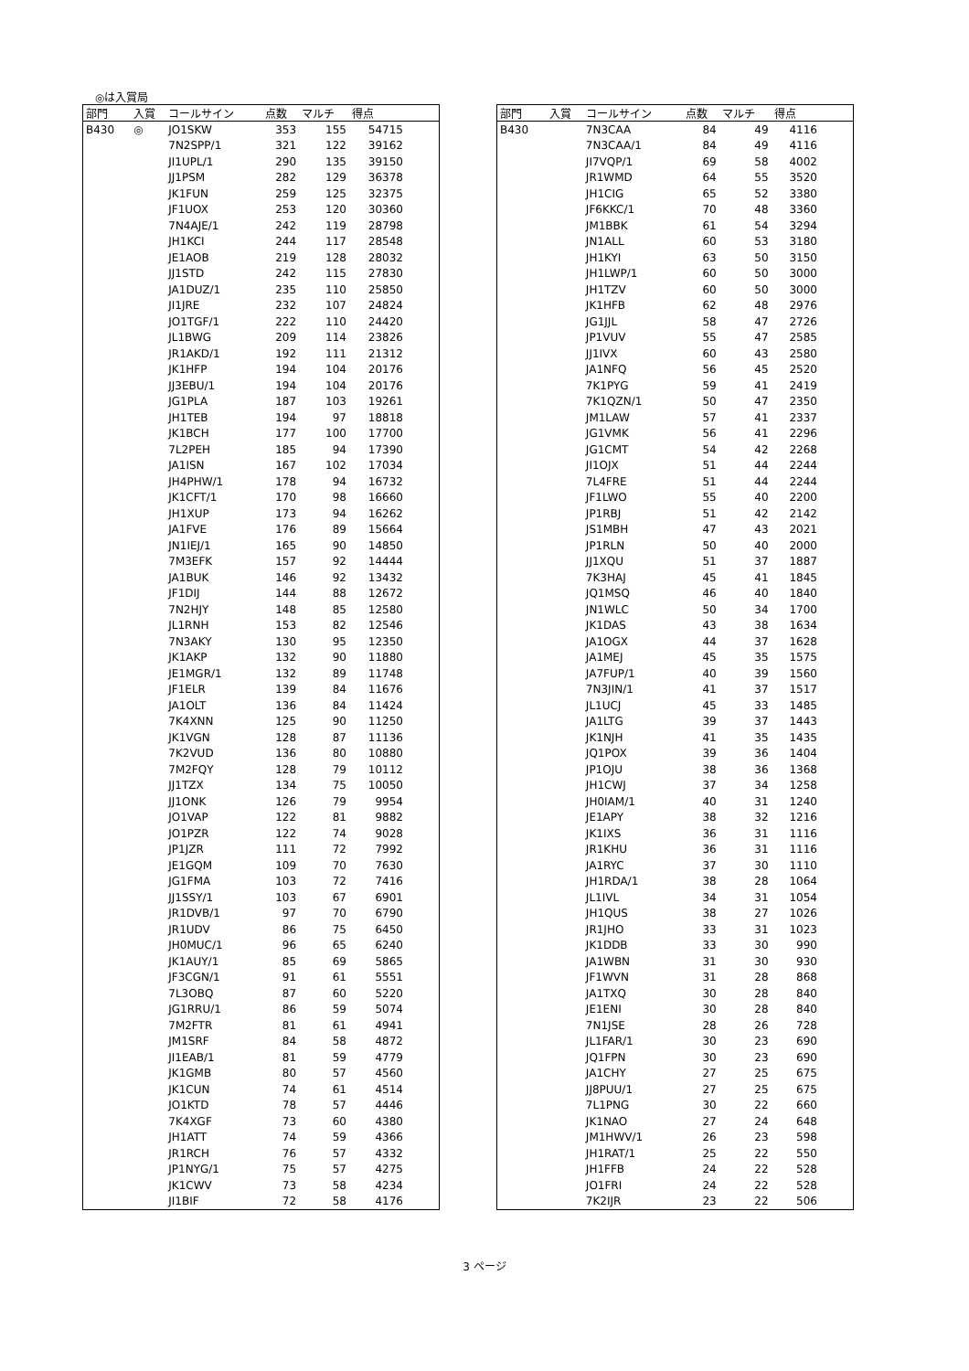◎は入賞局
| 部門 | 入賞 | コールサイン | 点数 | マルチ | 得点 | |
| --- | --- | --- | --- | --- | --- | --- |
| B430 | ◎ | JO1SKW | 353 | 155 | 54715 | |
| | | 7N2SPP/1 | 321 | 122 | 39162 | |
| | | JI1UPL/1 | 290 | 135 | 39150 | |
| | | JJ1PSM | 282 | 129 | 36378 | |
| | | JK1FUN | 259 | 125 | 32375 | |
| | | JF1UOX | 253 | 120 | 30360 | |
| | | 7N4AJE/1 | 242 | 119 | 28798 | |
| | | JH1KCI | 244 | 117 | 28548 | |
| | | JE1AOB | 219 | 128 | 28032 | |
| | | JJ1STD | 242 | 115 | 27830 | |
| | | JA1DUZ/1 | 235 | 110 | 25850 | |
| | | JI1JRE | 232 | 107 | 24824 | |
| | | JO1TGF/1 | 222 | 110 | 24420 | |
| | | JL1BWG | 209 | 114 | 23826 | |
| | | JR1AKD/1 | 192 | 111 | 21312 | |
| | | JK1HFP | 194 | 104 | 20176 | |
| | | JJ3EBU/1 | 194 | 104 | 20176 | |
| | | JG1PLA | 187 | 103 | 19261 | |
| | | JH1TEB | 194 | 97 | 18818 | |
| | | JK1BCH | 177 | 100 | 17700 | |
| | | 7L2PEH | 185 | 94 | 17390 | |
| | | JA1ISN | 167 | 102 | 17034 | |
| | | JH4PHW/1 | 178 | 94 | 16732 | |
| | | JK1CFT/1 | 170 | 98 | 16660 | |
| | | JH1XUP | 173 | 94 | 16262 | |
| | | JA1FVE | 176 | 89 | 15664 | |
| | | JN1IEJ/1 | 165 | 90 | 14850 | |
| | | 7M3EFK | 157 | 92 | 14444 | |
| | | JA1BUK | 146 | 92 | 13432 | |
| | | JF1DIJ | 144 | 88 | 12672 | |
| | | 7N2HJY | 148 | 85 | 12580 | |
| | | JL1RNH | 153 | 82 | 12546 | |
| | | 7N3AKY | 130 | 95 | 12350 | |
| | | JK1AKP | 132 | 90 | 11880 | |
| | | JE1MGR/1 | 132 | 89 | 11748 | |
| | | JF1ELR | 139 | 84 | 11676 | |
| | | JA1OLT | 136 | 84 | 11424 | |
| | | 7K4XNN | 125 | 90 | 11250 | |
| | | JK1VGN | 128 | 87 | 11136 | |
| | | 7K2VUD | 136 | 80 | 10880 | |
| | | 7M2FQY | 128 | 79 | 10112 | |
| | | JJ1TZX | 134 | 75 | 10050 | |
| | | JJ1ONK | 126 | 79 | 9954 | |
| | | JO1VAP | 122 | 81 | 9882 | |
| | | JO1PZR | 122 | 74 | 9028 | |
| | | JP1JZR | 111 | 72 | 7992 | |
| | | JE1GQM | 109 | 70 | 7630 | |
| | | JG1FMA | 103 | 72 | 7416 | |
| | | JJ1SSY/1 | 103 | 67 | 6901 | |
| | | JR1DVB/1 | 97 | 70 | 6790 | |
| | | JR1UDV | 86 | 75 | 6450 | |
| | | JH0MUC/1 | 96 | 65 | 6240 | |
| | | JK1AUY/1 | 85 | 69 | 5865 | |
| | | JF3CGN/1 | 91 | 61 | 5551 | |
| | | 7L3OBQ | 87 | 60 | 5220 | |
| | | JG1RRU/1 | 86 | 59 | 5074 | |
| | | 7M2FTR | 81 | 61 | 4941 | |
| | | JM1SRF | 84 | 58 | 4872 | |
| | | JI1EAB/1 | 81 | 59 | 4779 | |
| | | JK1GMB | 80 | 57 | 4560 | |
| | | JK1CUN | 74 | 61 | 4514 | |
| | | JO1KTD | 78 | 57 | 4446 | |
| | | 7K4XGF | 73 | 60 | 4380 | |
| | | JH1ATT | 74 | 59 | 4366 | |
| | | JR1RCH | 76 | 57 | 4332 | |
| | | JP1NYG/1 | 75 | 57 | 4275 | |
| | | JK1CWV | 73 | 58 | 4234 | |
| | | JI1BIF | 72 | 58 | 4176 | |
| 部門 | 入賞 | コールサイン | 点数 | マルチ | 得点 | |
| --- | --- | --- | --- | --- | --- | --- |
| B430 | | 7N3CAA | 84 | 49 | 4116 | |
| | | 7N3CAA/1 | 84 | 49 | 4116 | |
| | | JI7VQP/1 | 69 | 58 | 4002 | |
| | | JR1WMD | 64 | 55 | 3520 | |
| | | JH1CIG | 65 | 52 | 3380 | |
| | | JF6KKC/1 | 70 | 48 | 3360 | |
| | | JM1BBK | 61 | 54 | 3294 | |
| | | JN1ALL | 60 | 53 | 3180 | |
| | | JH1KYI | 63 | 50 | 3150 | |
| | | JH1LWP/1 | 60 | 50 | 3000 | |
| | | JH1TZV | 60 | 50 | 3000 | |
| | | JK1HFB | 62 | 48 | 2976 | |
| | | JG1JJL | 58 | 47 | 2726 | |
| | | JP1VUV | 55 | 47 | 2585 | |
| | | JJ1IVX | 60 | 43 | 2580 | |
| | | JA1NFQ | 56 | 45 | 2520 | |
| | | 7K1PYG | 59 | 41 | 2419 | |
| | | 7K1QZN/1 | 50 | 47 | 2350 | |
| | | JM1LAW | 57 | 41 | 2337 | |
| | | JG1VMK | 56 | 41 | 2296 | |
| | | JG1CMT | 54 | 42 | 2268 | |
| | | JI1OJX | 51 | 44 | 2244 | |
| | | 7L4FRE | 51 | 44 | 2244 | |
| | | JF1LWO | 55 | 40 | 2200 | |
| | | JP1RBJ | 51 | 42 | 2142 | |
| | | JS1MBH | 47 | 43 | 2021 | |
| | | JP1RLN | 50 | 40 | 2000 | |
| | | JJ1XQU | 51 | 37 | 1887 | |
| | | 7K3HAJ | 45 | 41 | 1845 | |
| | | JQ1MSQ | 46 | 40 | 1840 | |
| | | JN1WLC | 50 | 34 | 1700 | |
| | | JK1DAS | 43 | 38 | 1634 | |
| | | JA1OGX | 44 | 37 | 1628 | |
| | | JA1MEJ | 45 | 35 | 1575 | |
| | | JA7FUP/1 | 40 | 39 | 1560 | |
| | | 7N3JIN/1 | 41 | 37 | 1517 | |
| | | JL1UCJ | 45 | 33 | 1485 | |
| | | JA1LTG | 39 | 37 | 1443 | |
| | | JK1NJH | 41 | 35 | 1435 | |
| | | JQ1POX | 39 | 36 | 1404 | |
| | | JP1OJU | 38 | 36 | 1368 | |
| | | JH1CWJ | 37 | 34 | 1258 | |
| | | JH0IAM/1 | 40 | 31 | 1240 | |
| | | JE1APY | 38 | 32 | 1216 | |
| | | JK1IXS | 36 | 31 | 1116 | |
| | | JR1KHU | 36 | 31 | 1116 | |
| | | JA1RYC | 37 | 30 | 1110 | |
| | | JH1RDA/1 | 38 | 28 | 1064 | |
| | | JL1IVL | 34 | 31 | 1054 | |
| | | JH1QUS | 38 | 27 | 1026 | |
| | | JR1JHO | 33 | 31 | 1023 | |
| | | JK1DDB | 33 | 30 | 990 | |
| | | JA1WBN | 31 | 30 | 930 | |
| | | JF1WVN | 31 | 28 | 868 | |
| | | JA1TXQ | 30 | 28 | 840 | |
| | | JE1ENI | 30 | 28 | 840 | |
| | | 7N1JSE | 28 | 26 | 728 | |
| | | JL1FAR/1 | 30 | 23 | 690 | |
| | | JQ1FPN | 30 | 23 | 690 | |
| | | JA1CHY | 27 | 25 | 675 | |
| | | JJ8PUU/1 | 27 | 25 | 675 | |
| | | 7L1PNG | 30 | 22 | 660 | |
| | | JK1NAO | 27 | 24 | 648 | |
| | | JM1HWV/1 | 26 | 23 | 598 | |
| | | JH1RAT/1 | 25 | 22 | 550 | |
| | | JH1FFB | 24 | 22 | 528 | |
| | | JO1FRI | 24 | 22 | 528 | |
| | | 7K2IJR | 23 | 22 | 506 | |
3 ページ